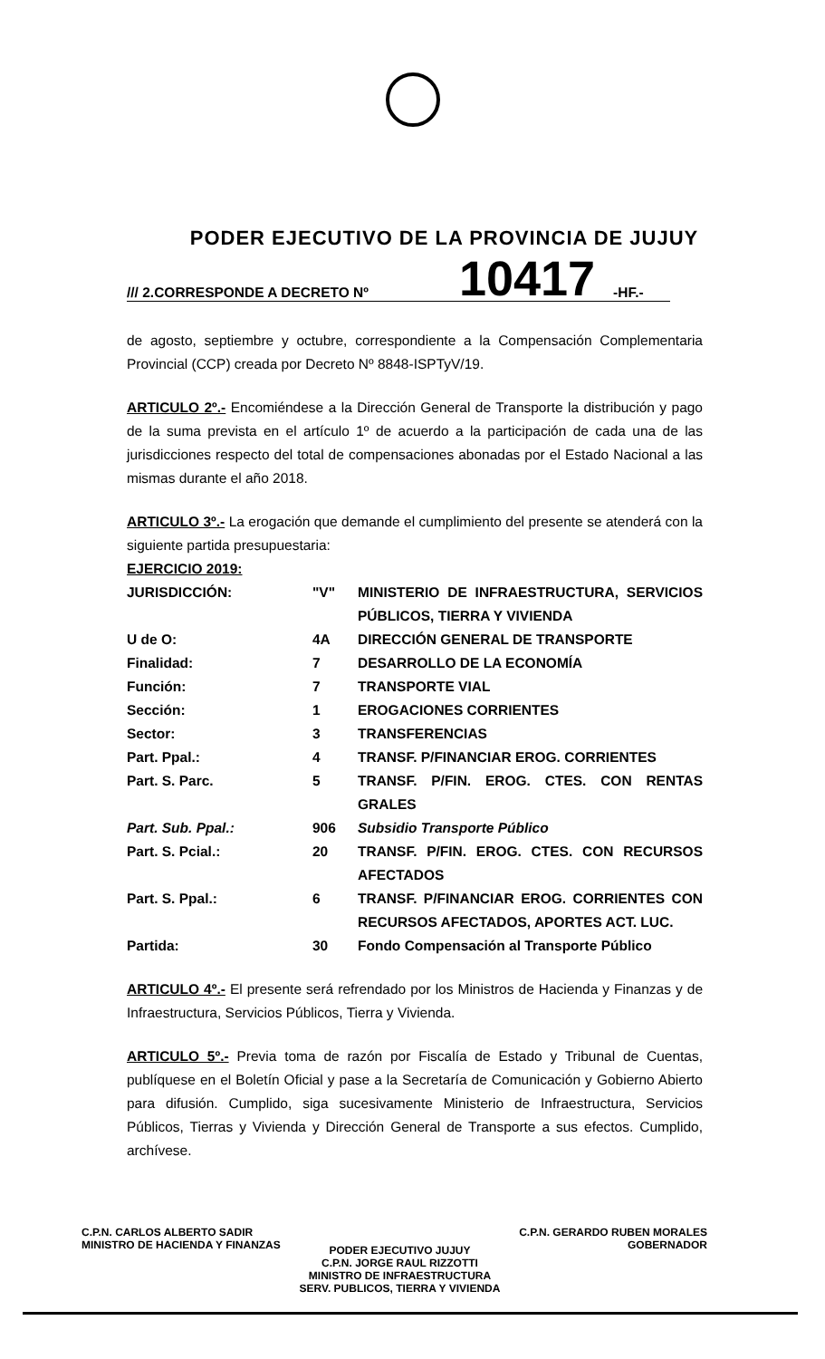PODER EJECUTIVO DE LA PROVINCIA DE JUJUY
/// 2.CORRESPONDE A DECRETO Nº 10417 -HF.-
de agosto, septiembre y octubre, correspondiente a la Compensación Complementaria Provincial (CCP) creada por Decreto Nº 8848-ISPTyV/19.
ARTICULO 2º.- Encomiéndese a la Dirección General de Transporte la distribución y pago de la suma prevista en el artículo 1º de acuerdo a la participación de cada una de las jurisdicciones respecto del total de compensaciones abonadas por el Estado Nacional a las mismas durante el año 2018.
ARTICULO 3º.- La erogación que demande el cumplimiento del presente se atenderá con la siguiente partida presupuestaria:
EJERCICIO 2019:
| JURISDICCIÓN: | "V" | MINISTERIO DE INFRAESTRUCTURA, SERVICIOS PÚBLICOS, TIERRA Y VIVIENDA |
| U de O: | 4A | DIRECCIÓN GENERAL DE TRANSPORTE |
| Finalidad: | 7 | DESARROLLO DE LA ECONOMÍA |
| Función: | 7 | TRANSPORTE VIAL |
| Sección: | 1 | EROGACIONES CORRIENTES |
| Sector: | 3 | TRANSFERENCIAS |
| Part. Ppal.: | 4 | TRANSF. P/FINANCIAR EROG. CORRIENTES |
| Part. S. Parc. | 5 | TRANSF. P/FIN. EROG. CTES. CON RENTAS GRALES |
| Part. Sub. Ppal.: | 906 | Subsidio Transporte Público |
| Part. S. Pcial.: | 20 | TRANSF. P/FIN. EROG. CTES. CON RECURSOS AFECTADOS |
| Part. S. Ppal.: | 6 | TRANSF. P/FINANCIAR EROG. CORRIENTES CON RECURSOS AFECTADOS, APORTES ACT. LUC. |
| Partida: | 30 | Fondo Compensación al Transporte Público |
ARTICULO 4º.- El presente será refrendado por los Ministros de Hacienda y Finanzas y de Infraestructura, Servicios Públicos, Tierra y Vivienda.
ARTICULO 5º.- Previa toma de razón por Fiscalía de Estado y Tribunal de Cuentas, publíquese en el Boletín Oficial y pase a la Secretaría de Comunicación y Gobierno Abierto para difusión. Cumplido, siga sucesivamente Ministerio de Infraestructura, Servicios Públicos, Tierras y Vivienda y Dirección General de Transporte a sus efectos. Cumplido, archívese.
C.P.N. CARLOS ALBERTO SADIR
MINISTRO DE HACIENDA Y FINANZAS
PODER EJECUTIVO JUJUY
C.P.N. JORGE RAUL RIZZOTTI
MINISTRO DE INFRAESTRUCTURA
SERV. PUBLICOS, TIERRA Y VIVIENDA
C.P.N. GERARDO RUBEN MORALES
GOBERNADOR